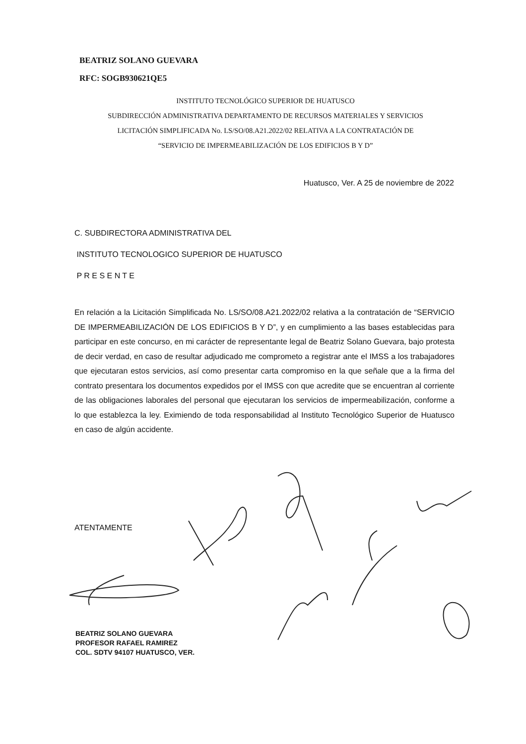BEATRIZ SOLANO GUEVARA
RFC: SOGB930621QE5
INSTITUTO TECNOLÓGICO SUPERIOR DE HUATUSCO
SUBDIRECCIÓN ADMINISTRATIVA DEPARTAMENTO DE RECURSOS MATERIALES Y SERVICIOS
LICITACIÓN SIMPLIFICADA No. LS/SO/08.A21.2022/02 RELATIVA A LA CONTRATACIÓN DE
“SERVICIO DE IMPERMEABILIZACIÓN DE LOS EDIFICIOS B Y D”
Huatusco, Ver. A 25 de noviembre de 2022
C. SUBDIRECTORA ADMINISTRATIVA DEL
INSTITUTO TECNOLOGICO SUPERIOR DE HUATUSCO
P R E S E N T E
En relación a la Licitación Simplificada No. LS/SO/08.A21.2022/02 relativa a la contratación de “SERVICIO DE IMPERMEABILIZACIÓN DE LOS EDIFICIOS B Y D”, y en cumplimiento a las bases establecidas para participar en este concurso, en mi carácter de representante legal de Beatriz Solano Guevara, bajo protesta de decir verdad, en caso de resultar adjudicado me comprometo a registrar ante el IMSS a los trabajadores que ejecutaran estos servicios, así como presentar carta compromiso en la que señale que a la firma del contrato presentara los documentos expedidos por el IMSS con que acredite que se encuentran al corriente de las obligaciones laborales del personal que ejecutaran los servicios de impermeabilización, conforme a lo que establezca la ley. Eximiendo de toda responsabilidad al Instituto Tecnológico Superior de Huatusco en caso de algún accidente.
ATENTAMENTE
BEATRIZ SOLANO GUEVARA
PROFESOR RAFAEL RAMIREZ
COL. SDTV 94107 HUATUSCO, VER.